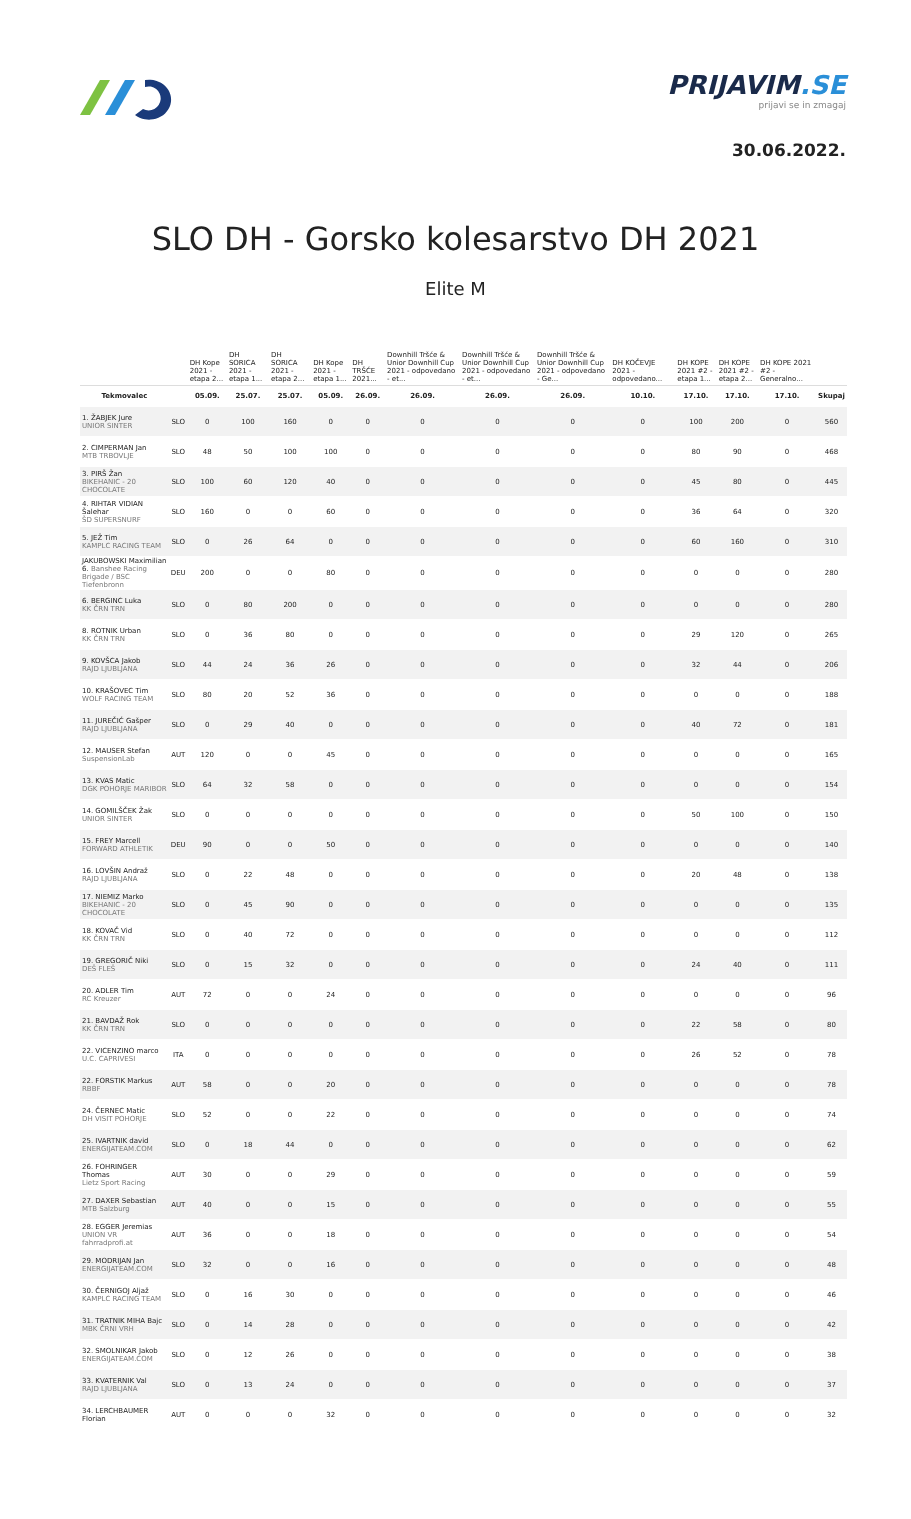PRIJAVIM.SE
prijavi se in zmagaj
30.06.2022.
SLO DH - Gorsko kolesarstvo DH 2021
Elite M
| | | DH Kope 2021 - etapa 2... | DH SORICA 2021 - etapa 1... | DH SORICA 2021 - etapa 2... | DH Kope 2021 - etapa 1... | DH TRŠĆE 2021... | Downhill Tršće & Unior Downhill Cup 2021 - odpovedano - et... | Downhill Tršće & Unior Downhill Cup 2021 - odpovedano - et... | Downhill Tršće & Unior Downhill Cup 2021 - odpovedano - Ge... | DH KOČEVJE 2021 - odpovedano... | DH KOPE 2021 #2 - etapa 1... | DH KOPE 2021 #2 - etapa 2... | DH KOPE 2021 #2 - Generalno... | |
| --- | --- | --- | --- | --- | --- | --- | --- | --- | --- | --- | --- | --- | --- | --- |
| Tekmovalec | | 05.09. | 25.07. | 25.07. | 05.09. | 26.09. | 26.09. | 26.09. | 26.09. | 10.10. | 17.10. | 17.10. | 17.10. | Skupaj |
| 1. ŽABJEK Jure UNIOR SINTER | SLO | 0 | 100 | 160 | 0 | 0 | 0 | 0 | 0 | 0 | 100 | 200 | 0 | 560 |
| 2. CIMPERMAN Jan MTB TRBOVLJE | SLO | 48 | 50 | 100 | 100 | 0 | 0 | 0 | 0 | 0 | 80 | 90 | 0 | 468 |
| 3. PIRŠ Žan BIKEHANIC - 20 CHOCOLATE | SLO | 100 | 60 | 120 | 40 | 0 | 0 | 0 | 0 | 0 | 45 | 80 | 0 | 445 |
| 4. RIHTAR VIDIAN Šalehar ŠD SUPERSNURF | SLO | 160 | 0 | 0 | 60 | 0 | 0 | 0 | 0 | 0 | 36 | 64 | 0 | 320 |
| 5. JEŽ Tim KAMPLC RACING TEAM | SLO | 0 | 26 | 64 | 0 | 0 | 0 | 0 | 0 | 0 | 60 | 160 | 0 | 310 |
| JAKUBOWSKI Maximilian 6. Banshee Racing Brigade / BSC Tiefenbronn | DEU | 200 | 0 | 0 | 80 | 0 | 0 | 0 | 0 | 0 | 0 | 0 | 0 | 280 |
| 6. BERGINC Luka KK ČRN TRN | SLO | 0 | 80 | 200 | 0 | 0 | 0 | 0 | 0 | 0 | 0 | 0 | 0 | 280 |
| 8. ROTNIK Urban KK ČRN TRN | SLO | 0 | 36 | 80 | 0 | 0 | 0 | 0 | 0 | 0 | 29 | 120 | 0 | 265 |
| 9. KOVŠCA Jakob RAJD LJUBLJANA | SLO | 44 | 24 | 36 | 26 | 0 | 0 | 0 | 0 | 0 | 32 | 44 | 0 | 206 |
| 10. KRAŠOVEC Tim WOLF RACING TEAM | SLO | 80 | 20 | 52 | 36 | 0 | 0 | 0 | 0 | 0 | 0 | 0 | 0 | 188 |
| 11. JUREČIĆ Gašper RAJD LJUBLJANA | SLO | 0 | 29 | 40 | 0 | 0 | 0 | 0 | 0 | 0 | 40 | 72 | 0 | 181 |
| 12. MAUSER Stefan SuspensionLab | AUT | 120 | 0 | 0 | 45 | 0 | 0 | 0 | 0 | 0 | 0 | 0 | 0 | 165 |
| 13. KVAS Matic DGK POHORJE MARIBOR | SLO | 64 | 32 | 58 | 0 | 0 | 0 | 0 | 0 | 0 | 0 | 0 | 0 | 154 |
| 14. GOMILŠČEK Žak UNIOR SINTER | SLO | 0 | 0 | 0 | 0 | 0 | 0 | 0 | 0 | 0 | 50 | 100 | 0 | 150 |
| 15. FREY Marcell FORWARD ATHLETIK | DEU | 90 | 0 | 0 | 50 | 0 | 0 | 0 | 0 | 0 | 0 | 0 | 0 | 140 |
| 16. LOVŠIN Andraž RAJD LJUBLJANA | SLO | 0 | 22 | 48 | 0 | 0 | 0 | 0 | 0 | 0 | 20 | 48 | 0 | 138 |
| 17. NIEMIZ Marko BIKEHANIC - 20 CHOCOLATE | SLO | 0 | 45 | 90 | 0 | 0 | 0 | 0 | 0 | 0 | 0 | 0 | 0 | 135 |
| 18. KOVAČ Vid KK ČRN TRN | SLO | 0 | 40 | 72 | 0 | 0 | 0 | 0 | 0 | 0 | 0 | 0 | 0 | 112 |
| 19. GREGORIČ Niki DEŠ FLEŠ | SLO | 0 | 15 | 32 | 0 | 0 | 0 | 0 | 0 | 0 | 24 | 40 | 0 | 111 |
| 20. ADLER Tim RC Kreuzer | AUT | 72 | 0 | 0 | 24 | 0 | 0 | 0 | 0 | 0 | 0 | 0 | 0 | 96 |
| 21. BAVDAŽ Rok KK ČRN TRN | SLO | 0 | 0 | 0 | 0 | 0 | 0 | 0 | 0 | 0 | 22 | 58 | 0 | 80 |
| 22. VICENZINO marco U.C. CAPRIVESI | ITA | 0 | 0 | 0 | 0 | 0 | 0 | 0 | 0 | 0 | 26 | 52 | 0 | 78 |
| 22. FORSTIK Markus RBBF | AUT | 58 | 0 | 0 | 20 | 0 | 0 | 0 | 0 | 0 | 0 | 0 | 0 | 78 |
| 24. ČERNEC Matic DH VISIT POHORJE | SLO | 52 | 0 | 0 | 22 | 0 | 0 | 0 | 0 | 0 | 0 | 0 | 0 | 74 |
| 25. IVARTNIK david ENERGIJATEAM.COM | SLO | 0 | 18 | 44 | 0 | 0 | 0 | 0 | 0 | 0 | 0 | 0 | 0 | 62 |
| 26. FOHRINGER Thomas Lietz Sport Racing | AUT | 30 | 0 | 0 | 29 | 0 | 0 | 0 | 0 | 0 | 0 | 0 | 0 | 59 |
| 27. DAXER Sebastian MTB Salzburg | AUT | 40 | 0 | 0 | 15 | 0 | 0 | 0 | 0 | 0 | 0 | 0 | 0 | 55 |
| 28. EGGER Jeremias UNION VR fahrradprofi.at | AUT | 36 | 0 | 0 | 18 | 0 | 0 | 0 | 0 | 0 | 0 | 0 | 0 | 54 |
| 29. MODRIJAN Jan ENERGIJATEAM.COM | SLO | 32 | 0 | 0 | 16 | 0 | 0 | 0 | 0 | 0 | 0 | 0 | 0 | 48 |
| 30. ČERNIGOJ Aljaž KAMPLC RACING TEAM | SLO | 0 | 16 | 30 | 0 | 0 | 0 | 0 | 0 | 0 | 0 | 0 | 0 | 46 |
| 31. TRATNIK MIHA Bajc MBK ČRNI VRH | SLO | 0 | 14 | 28 | 0 | 0 | 0 | 0 | 0 | 0 | 0 | 0 | 0 | 42 |
| 32. SMOLNIKAR Jakob ENERGIJATEAM.COM | SLO | 0 | 12 | 26 | 0 | 0 | 0 | 0 | 0 | 0 | 0 | 0 | 0 | 38 |
| 33. KVATERNIK Val RAJD LJUBLJANA | SLO | 0 | 13 | 24 | 0 | 0 | 0 | 0 | 0 | 0 | 0 | 0 | 0 | 37 |
| 34. LERCHBAUMER Florian | AUT | 0 | 0 | 0 | 32 | 0 | 0 | 0 | 0 | 0 | 0 | 0 | 0 | 32 |